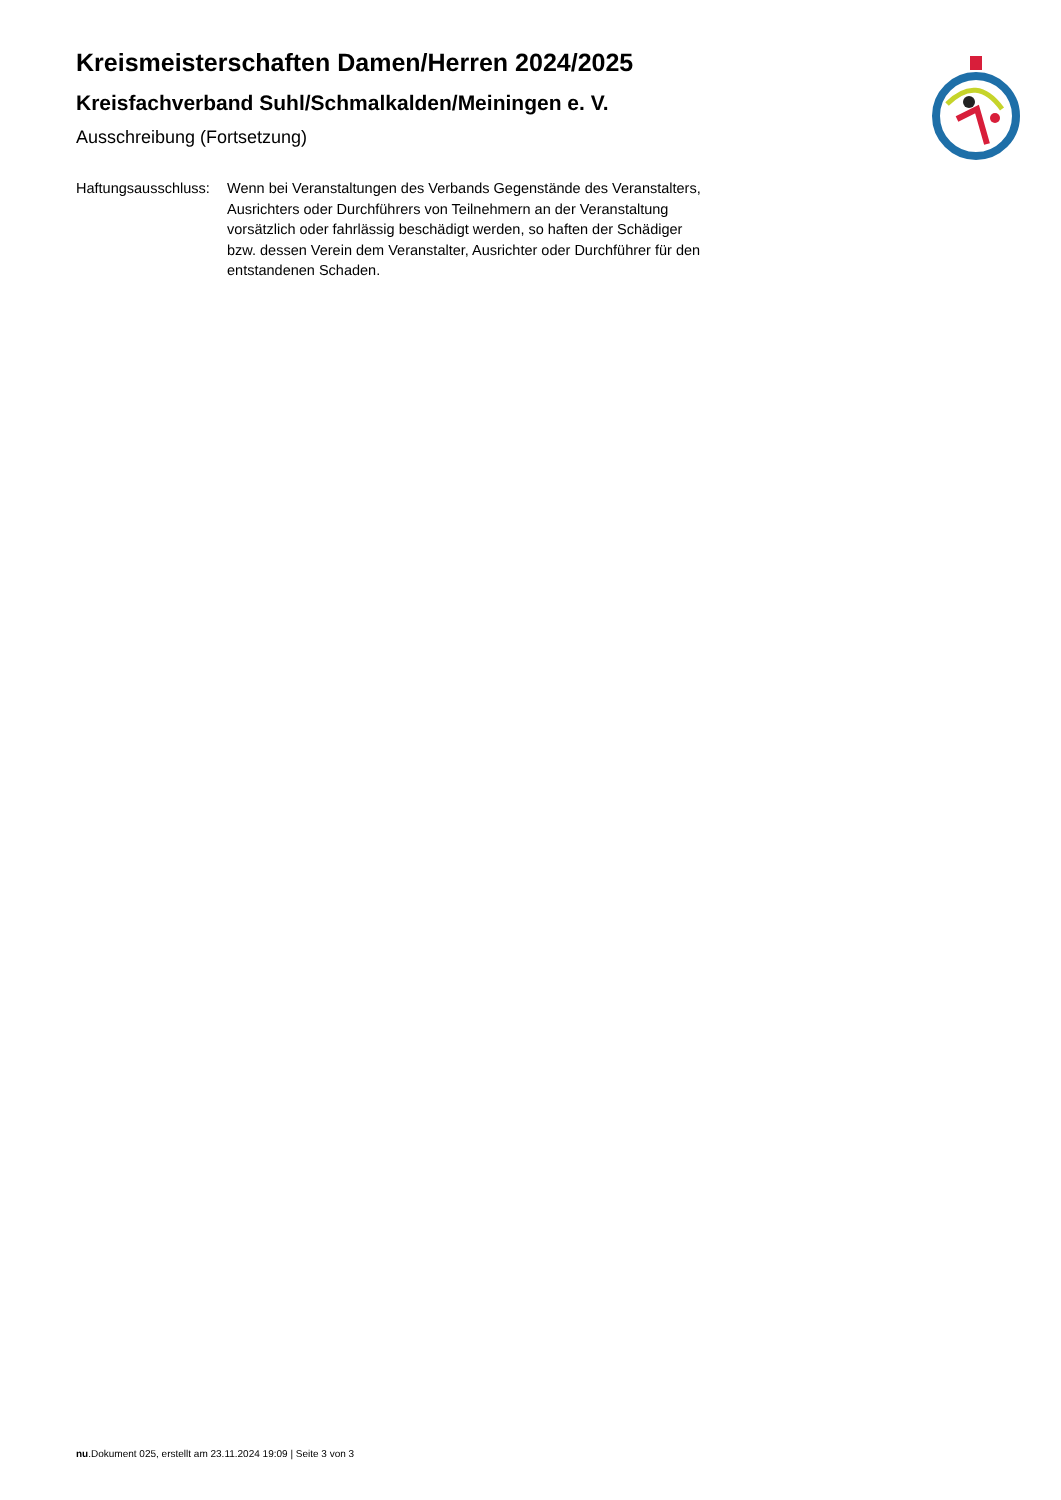Kreismeisterschaften Damen/Herren 2024/2025
Kreisfachverband Suhl/Schmalkalden/Meiningen e. V.
Ausschreibung (Fortsetzung)
Haftungsausschluss:
Wenn bei Veranstaltungen des Verbands Gegenstände des Veranstalters, Ausrichters oder Durchführers von Teilnehmern an der Veranstaltung vorsätzlich oder fahrlässig beschädigt werden, so haften der Schädiger bzw. dessen Verein dem Veranstalter, Ausrichter oder Durchführer für den entstandenen Schaden.
nu.Dokument 025, erstellt am 23.11.2024 19:09 | Seite 3 von 3